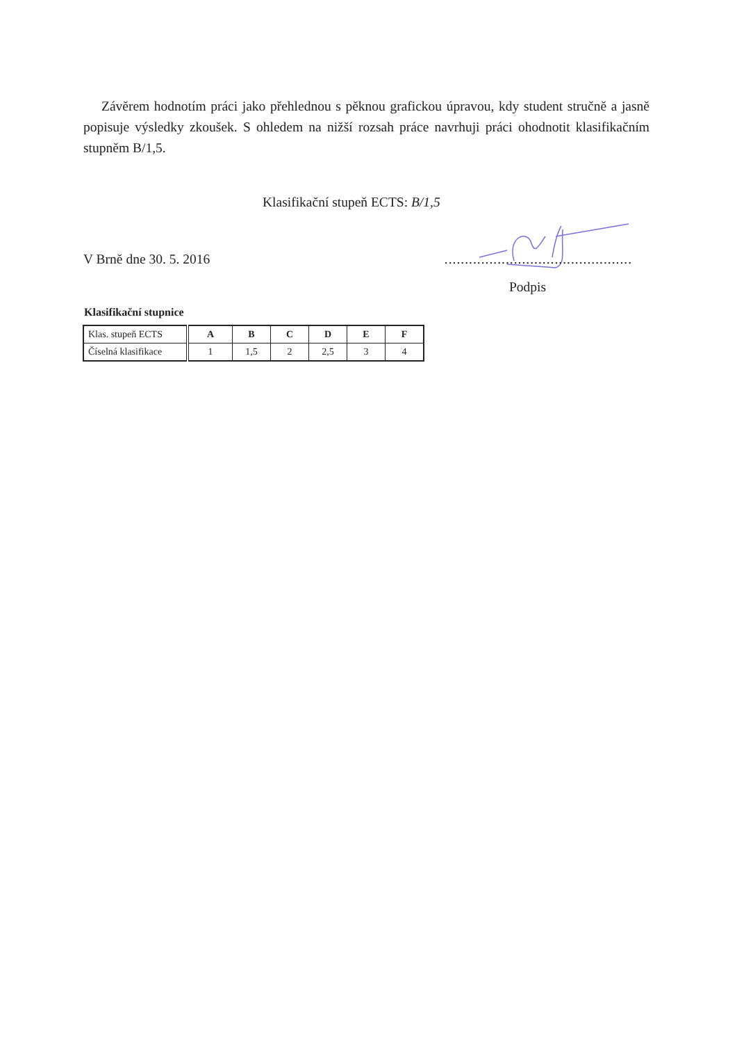Závěrem hodnotím práci jako přehlednou s pěknou grafickou úpravou, kdy student stručně a jasně popisuje výsledky zkoušek. S ohledem na nižší rozsah práce navrhuji práci ohodnotit klasifikačním stupněm B/1,5.
Klasifikační stupeň ECTS: B/1,5
V Brně dne 30. 5. 2016..............................................
Podpis
Klasifikační stupnice
| Klas. stupeň ECTS | A | B | C | D | E | F |
| Číselná klasifikace | 1 | 1,5 | 2 | 2,5 | 3 | 4 |